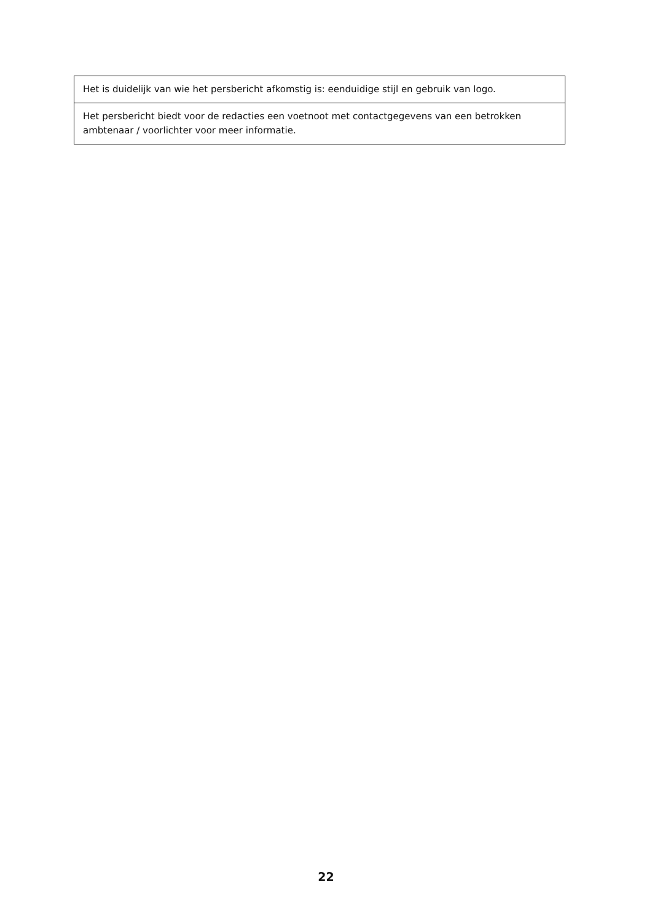| Het is duidelijk van wie het persbericht afkomstig is: eenduidige stijl en gebruik van logo. |
| Het persbericht biedt voor de redacties een voetnoot met contactgegevens van een betrokken ambtenaar / voorlichter voor meer informatie. |
22